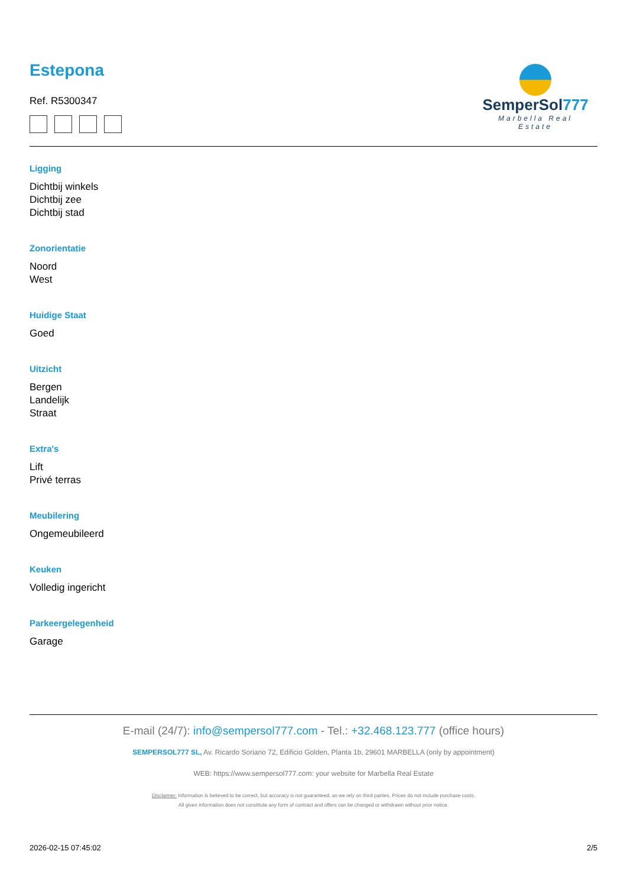Estepona
Ref. R5300347
Ligging
Dichtbij winkels
Dichtbij zee
Dichtbij stad
Zonorientatie
Noord
West
Huidige Staat
Goed
Uitzicht
Bergen
Landelijk
Straat
Extra's
Lift
Privé terras
Meubilering
Ongemeubileerd
Keuken
Volledig ingericht
Parkeergelegenheid
Garage
SemperSol777
Marbella Real Estate
E-mail (24/7): info@sempersol777.com - Tel.: +32.468.123.777 (office hours)
SEMPERSOL777 SL, Av. Ricardo Soriano 72, Edificio Golden, Planta 1b, 29601 MARBELLA (only by appointment)
WEB: https://www.sempersol777.com: your website for Marbella Real Estate
Disclaimer: Information is believed to be correct, but accuracy is not guaranteed, as we rely on third parties. Prices do not include purchase costs.
All given information does not constitute any form of contract and offers can be changed or withdrawn without prior notice.
2026-02-15 07:45:02 2/5